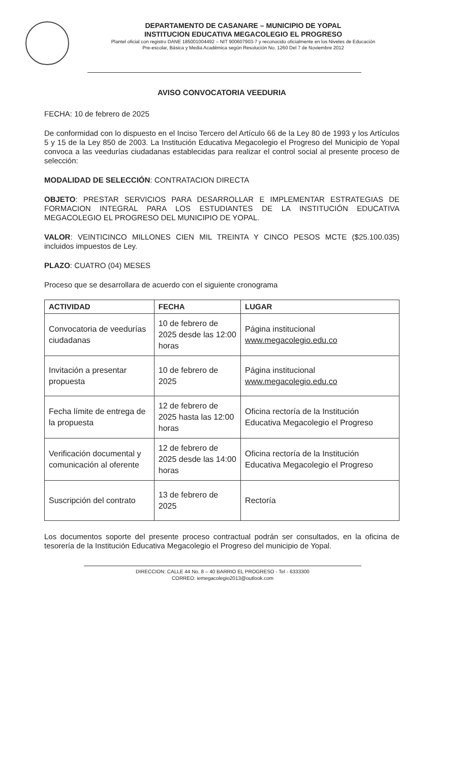DEPARTAMENTO DE CASANARE – MUNICIPIO DE YOPAL
INSTITUCION EDUCATIVA MEGACOLEGIO EL PROGRESO
Plantel oficial con registro DANE 185001004492 – NIT 900607903-7 y reconocido oficialmente en los Niveles de Educación
Pre-escolar, Básica y Media Académica según Resolución No. 1260 Del 7 de Noviembre 2012
AVISO CONVOCATORIA VEEDURIA
FECHA: 10 de febrero de 2025
De conformidad con lo dispuesto en el Inciso Tercero del Artículo 66 de la Ley 80 de 1993 y los Artículos 5 y 15 de la Ley 850 de 2003. La Institución Educativa Megacolegio el Progreso del Municipio de Yopal convoca a las veedurías ciudadanas establecidas para realizar el control social al presente proceso de selección:
MODALIDAD DE SELECCIÓN: CONTRATACION DIRECTA
OBJETO: PRESTAR SERVICIOS PARA DESARROLLAR E IMPLEMENTAR ESTRATEGIAS DE FORMACION INTEGRAL PARA LOS ESTUDIANTES DE LA INSTITUCIÓN EDUCATIVA MEGACOLEGIO EL PROGRESO DEL MUNICIPIO DE YOPAL.
VALOR: VEINTICINCO MILLONES CIEN MIL TREINTA Y CINCO PESOS MCTE ($25.100.035) incluidos impuestos de Ley.
PLAZO: CUATRO (04) MESES
Proceso que se desarrollara de acuerdo con el siguiente cronograma
| ACTIVIDAD | FECHA | LUGAR |
| --- | --- | --- |
| Convocatoria de veedurías ciudadanas | 10 de febrero de 2025 desde las 12:00 horas | Página institucional www.megacolegio.edu.co |
| Invitación a presentar propuesta | 10 de febrero de 2025 | Página institucional www.megacolegio.edu.co |
| Fecha límite de entrega de la propuesta | 12 de febrero de 2025 hasta las 12:00 horas | Oficina rectoría de la Institución Educativa Megacolegio el Progreso |
| Verificación documental y comunicación al oferente | 12 de febrero de 2025 desde las 14:00 horas | Oficina rectoría de la Institución Educativa Megacolegio el Progreso |
| Suscripción del contrato | 13 de febrero de 2025 | Rectoría |
Los documentos soporte del presente proceso contractual podrán ser consultados, en la oficina de tesorería de la Institución Educativa Megacolegio el Progreso del municipio de Yopal.
DIRECCION: CALLE 44 No. 8 – 40 BARRIO EL PROGRESO - Tel - 6333300
CORREO: iemegacolegio2013@outlook.com